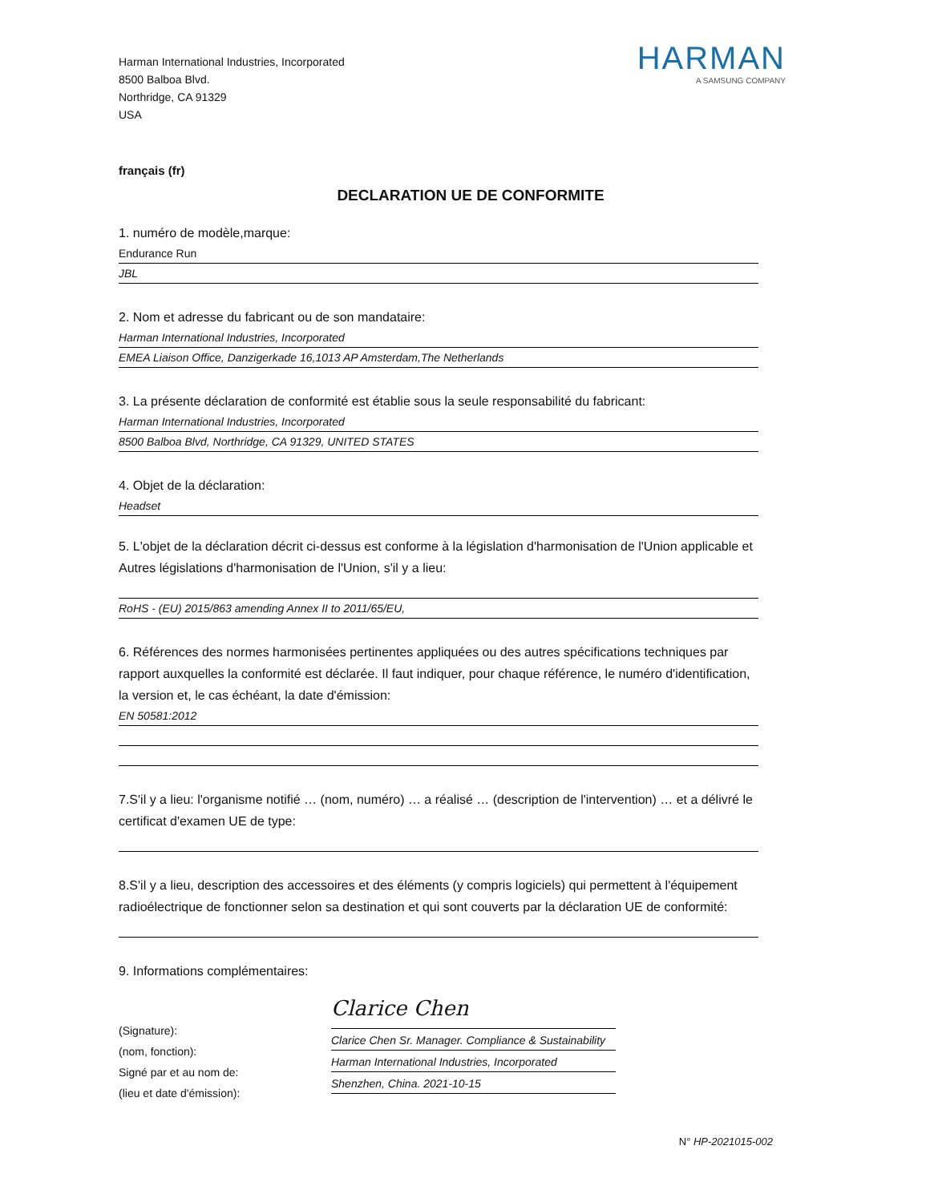Harman International Industries, Incorporated
8500 Balboa Blvd.
Northridge, CA 91329
USA
HARMAN
A SAMSUNG COMPANY
français (fr)
DECLARATION UE DE CONFORMITE
1. numéro de modèle,marque:
Endurance Run
JBL
2. Nom et adresse du fabricant ou de son mandataire:
Harman International Industries, Incorporated
EMEA Liaison Office, Danzigerkade 16,1013 AP Amsterdam,The Netherlands
3. La présente déclaration de conformité est établie sous la seule responsabilité du fabricant:
Harman International Industries, Incorporated
8500 Balboa Blvd, Northridge, CA 91329, UNITED STATES
4. Objet de la déclaration:
Headset
5. L'objet de la déclaration décrit ci-dessus est conforme à la législation d'harmonisation de l'Union applicable et Autres législations d'harmonisation de l'Union, s'il y a lieu:
RoHS - (EU) 2015/863 amending Annex II to 2011/65/EU,
6. Références des normes harmonisées pertinentes appliquées ou des autres spécifications techniques par rapport auxquelles la conformité est déclarée. Il faut indiquer, pour chaque référence, le numéro d'identification, la version et, le cas échéant, la date d'émission:
EN 50581:2012
7.S'il y a lieu: l'organisme notifié … (nom, numéro) … a réalisé … (description de l'intervention) … et a délivré le certificat d'examen UE de type:
8.S'il y a lieu, description des accessoires et des éléments (y compris logiciels) qui permettent à l'équipement radioélectrique de fonctionner selon sa destination et qui sont couverts par la déclaration UE de conformité:
9. Informations complémentaires:
(Signature):
(nom, fonction):
Signé par et au nom de:
(lieu et date d'émission):
Clarice Chen
Clarice Chen Sr. Manager. Compliance & Sustainability
Harman International Industries, Incorporated
Shenzhen, China. 2021-10-15
N° HP-2021015-002